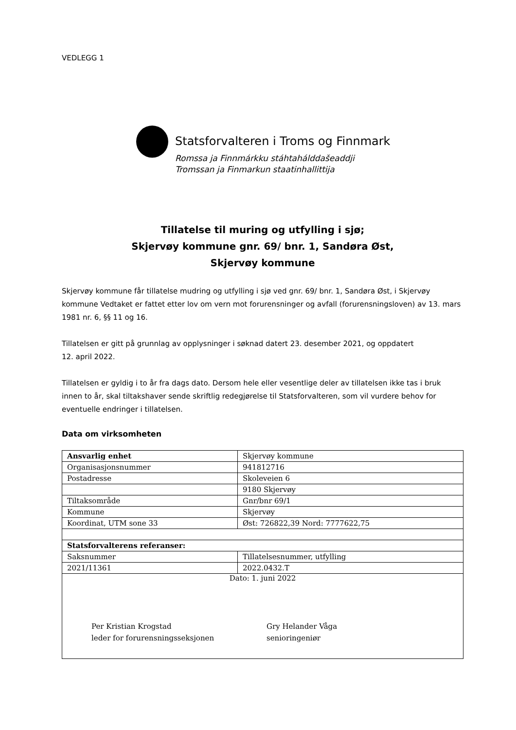VEDLEGG 1
Statsforvalteren i Troms og Finnmark
Romssa ja Finnmárkku stáhtahálddašeaddji
Tromssan ja Finmarkun staatinhallittija
Tillatelse til muring og utfylling i sjø;
Skjervøy kommune gnr. 69/ bnr. 1, Sandøra Øst,
Skjervøy kommune
Skjervøy kommune får tillatelse mudring og utfylling i sjø ved gnr. 69/ bnr. 1, Sandøra Øst, i Skjervøy kommune Vedtaket er fattet etter lov om vern mot forurensninger og avfall (forurensningsloven) av 13. mars 1981 nr. 6, §§ 11 og 16.
Tillatelsen er gitt på grunnlag av opplysninger i søknad datert 23. desember 2021, og oppdatert
12. april 2022.
Tillatelsen er gyldig i to år fra dags dato. Dersom hele eller vesentlige deler av tillatelsen ikke tas i bruk innen to år, skal tiltakshaver sende skriftlig redegjørelse til Statsforvalteren, som vil vurdere behov for eventuelle endringer i tillatelsen.
Data om virksomheten
| Ansvarlig enhet | Skjervøy kommune |
| Organisasjonsnummer | 941812716 |
| Postadresse | Skoleveien 6 |
| | 9180 Skjervøy |
| Tiltaksområde | Gnr/bnr 69/1 |
| Kommune | Skjervøy |
| Koordinat, UTM sone 33 | Øst: 726822,39 Nord: 7777622,75 |
| Statsforvalterens referanser: | |
| Saksnummer | Tillatelsesnummer, utfylling |
| 2021/11361 | 2022.0432.T |
| Dato: 1. juni 2022 Per Kristian Krogstad leder for forurensningsseksjonen Gry Helander Våga senioringeniør | |